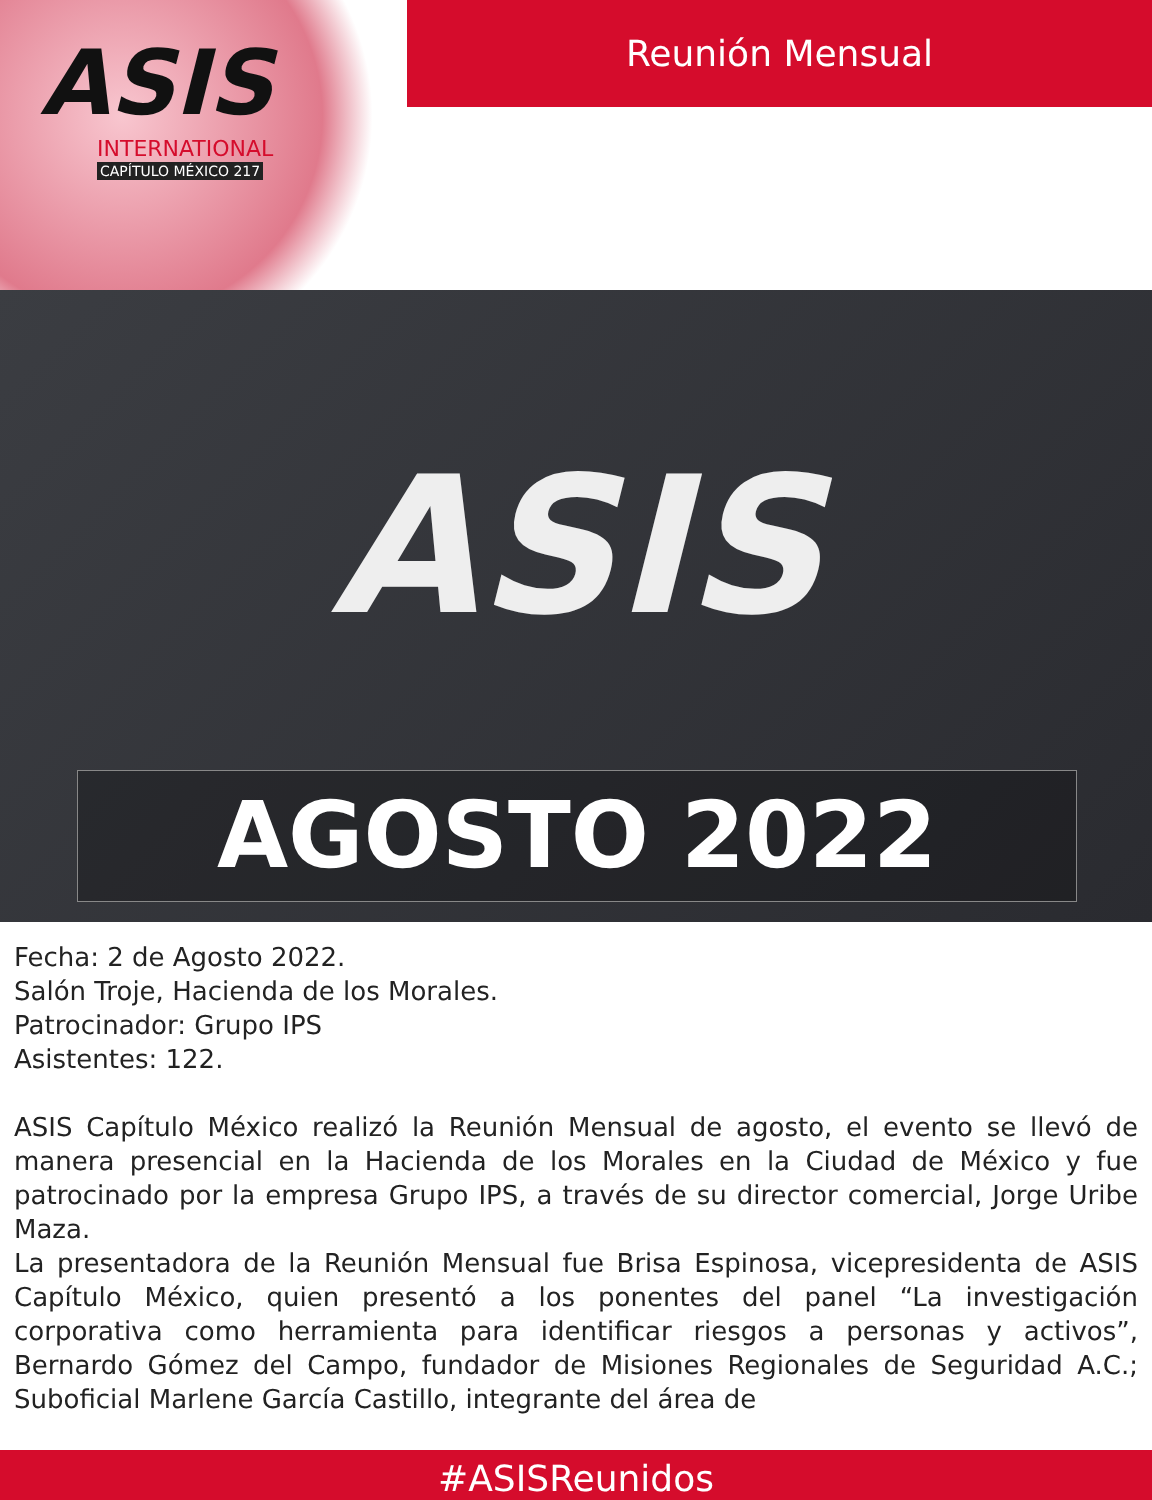ASIS
INTERNATIONAL
CAPÍTULO MÉXICO 217
Reunión Mensual
ASIS
AGOSTO 2022
Fecha: 2 de Agosto 2022.
Salón Troje, Hacienda de los Morales.
Patrocinador: Grupo IPS
Asistentes: 122.
ASIS Capítulo México realizó la Reunión Mensual de agosto, el evento se llevó de manera presencial en la Hacienda de los Morales en la Ciudad de México y fue patrocinado por la empresa Grupo IPS, a través de su director comercial, Jorge Uribe Maza.
La presentadora de la Reunión Mensual fue Brisa Espinosa, vicepresidenta de ASIS Capítulo México, quien presentó a los ponentes del panel “La investigación corporativa como herramienta para identificar riesgos a personas y activos”, Bernardo Gómez del Campo, fundador de Misiones Regionales de Seguridad A.C.; Suboficial Marlene García Castillo, integrante del área de
#ASISReunidos